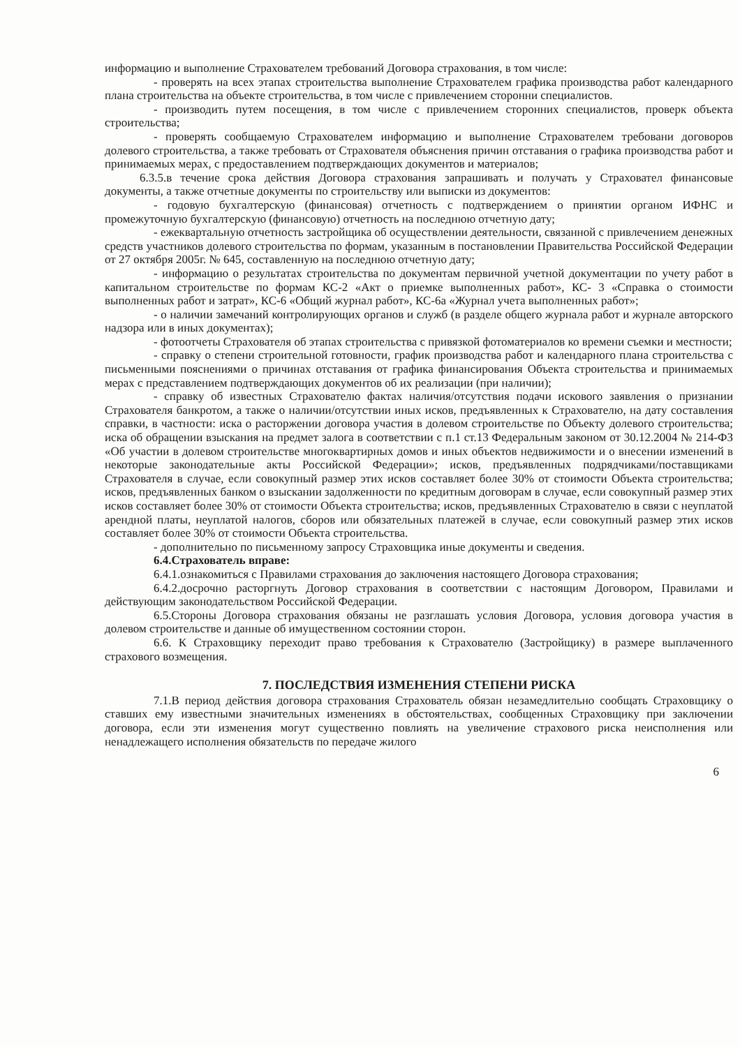информацию и выполнение Страхователем требований Договора страхования, в том числе:
- проверять на всех этапах строительства выполнение Страхователем графика производства работ календарного плана строительства на объекте строительства, в том числе с привлечением сторонни специалистов.
- производить путем посещения, в том числе с привлечением сторонних специалистов, проверк объекта строительства;
- проверять сообщаемую Страхователем информацию и выполнение Страхователем требовани договоров долевого строительства, а также требовать от Страхователя объяснения причин отставания о графика производства работ и принимаемых мерах, с предоставлением подтверждающих документов и материалов;
6.3.5.в течение срока действия Договора страхования запрашивать и получать у Страховател финансовые документы, а также отчетные документы по строительству или выписки из документов:
- годовую бухгалтерскую (финансовая) отчетность с подтверждением о принятии органом ИФНС и промежуточную бухгалтерскую (финансовую) отчетность на последнюю отчетную дату;
- ежеквартальную отчетность застройщика об осуществлении деятельности, связанной с привлечением денежных средств участников долевого строительства по формам, указанным в постановлении Правительства Российской Федерации от 27 октября 2005г. № 645, составленную на последнюю отчетную дату;
- информацию о результатах строительства по документам первичной учетной документации по учету работ в капитальном строительстве по формам КС-2 «Акт о приемке выполненных работ», КС- 3 «Справка о стоимости выполненных работ и затрат», КС-6 «Общий журнал работ», КС-6а «Журнал учета выполненных работ»;
- о наличии замечаний контролирующих органов и служб (в разделе общего журнала работ и журнале авторского надзора или в иных документах);
- фотоотчеты Страхователя об этапах строительства с привязкой фотоматериалов ко времени съемки и местности;
- справку о степени строительной готовности, график производства работ и календарного плана строительства с письменными пояснениями о причинах отставания от графика финансирования Объекта строительства и принимаемых мерах с представлением подтверждающих документов об их реализации (при наличии);
- справку об известных Страхователю фактах наличия/отсутствия подачи искового заявления о признании Страхователя банкротом, а также о наличии/отсутствии иных исков, предъявленных к Страхователю, на дату составления справки, в частности: иска о расторжении договора участия в долевом строительстве по Объекту долевого строительства; иска об обращении взыскания на предмет залога в соответствии с п.1 ст.13 Федеральным законом от 30.12.2004 № 214-ФЗ «Об участии в долевом строительстве многоквартирных домов и иных объектов недвижимости и о внесении изменений в некоторые законодательные акты Российской Федерации»; исков, предъявленных подрядчиками/поставщиками Страхователя в случае, если совокупный размер этих исков составляет более 30% от стоимости Объекта строительства; исков, предъявленных банком о взыскании задолженности по кредитным договорам в случае, если совокупный размер этих исков составляет более 30% от стоимости Объекта строительства; исков, предъявленных Страхователю в связи с неуплатой арендной платы, неуплатой налогов, сборов или обязательных платежей в случае, если совокупный размер этих исков составляет более 30% от стоимости Объекта строительства.
- дополнительно по письменному запросу Страховщика иные документы и сведения.
6.4.Страхователь вправе:
6.4.1.ознакомиться с Правилами страхования до заключения настоящего Договора страхования;
6.4.2.досрочно расторгнуть Договор страхования в соответствии с настоящим Договором, Правилами и действующим законодательством Российской Федерации.
6.5.Стороны Договора страхования обязаны не разглашать условия Договора, условия договора участия в долевом строительстве и данные об имущественном состоянии сторон.
6.6. К Страховщику переходит право требования к Страхователю (Застройщику) в размере выплаченного страхового возмещения.
7. ПОСЛЕДСТВИЯ ИЗМЕНЕНИЯ СТЕПЕНИ РИСКА
7.1.В период действия договора страхования Страхователь обязан незамедлительно сообщать Страховщику о ставших ему известными значительных изменениях в обстоятельствах, сообщенных Страховщику при заключении договора, если эти изменения могут существенно повлиять на увеличение страхового риска неисполнения или ненадлежащего исполнения обязательств по передаче жилого
6